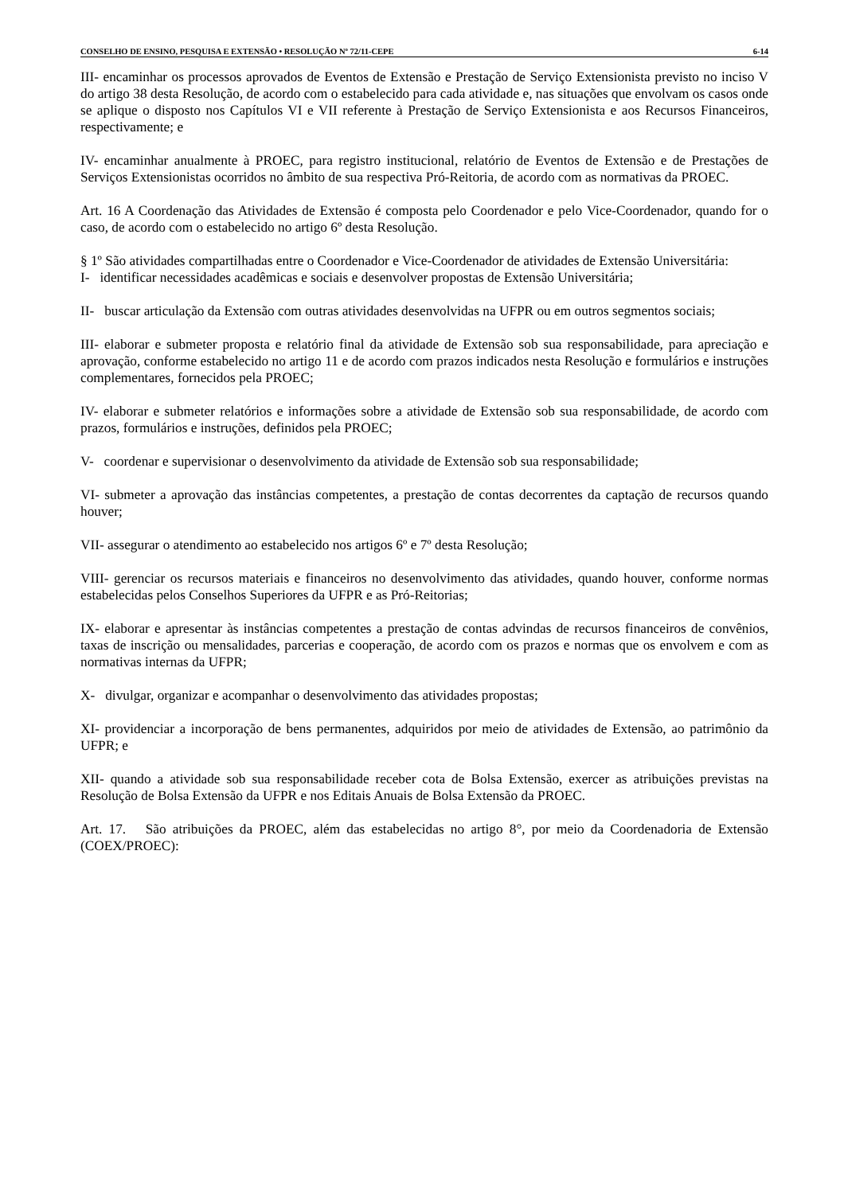CONSELHO DE ENSINO, PESQUISA E EXTENSÃO • RESOLUÇÃO Nº 72/11-CEPE 6-14
III- encaminhar os processos aprovados de Eventos de Extensão e Prestação de Serviço Extensionista previsto no inciso V do artigo 38 desta Resolução, de acordo com o estabelecido para cada atividade e, nas situações que envolvam os casos onde se aplique o disposto nos Capítulos VI e VII referente à Prestação de Serviço Extensionista e aos Recursos Financeiros, respectivamente; e
IV- encaminhar anualmente à PROEC, para registro institucional, relatório de Eventos de Extensão e de Prestações de Serviços Extensionistas ocorridos no âmbito de sua respectiva Pró-Reitoria, de acordo com as normativas da PROEC.
Art. 16 A Coordenação das Atividades de Extensão é composta pelo Coordenador e pelo Vice-Coordenador, quando for o caso, de acordo com o estabelecido no artigo 6º desta Resolução.
§ 1º São atividades compartilhadas entre o Coordenador e Vice-Coordenador de atividades de Extensão Universitária:
I- identificar necessidades acadêmicas e sociais e desenvolver propostas de Extensão Universitária;
II- buscar articulação da Extensão com outras atividades desenvolvidas na UFPR ou em outros segmentos sociais;
III- elaborar e submeter proposta e relatório final da atividade de Extensão sob sua responsabilidade, para apreciação e aprovação, conforme estabelecido no artigo 11 e de acordo com prazos indicados nesta Resolução e formulários e instruções complementares, fornecidos pela PROEC;
IV- elaborar e submeter relatórios e informações sobre a atividade de Extensão sob sua responsabilidade, de acordo com prazos, formulários e instruções, definidos pela PROEC;
V- coordenar e supervisionar o desenvolvimento da atividade de Extensão sob sua responsabilidade;
VI- submeter a aprovação das instâncias competentes, a prestação de contas decorrentes da captação de recursos quando houver;
VII- assegurar o atendimento ao estabelecido nos artigos 6º e 7º desta Resolução;
VIII- gerenciar os recursos materiais e financeiros no desenvolvimento das atividades, quando houver, conforme normas estabelecidas pelos Conselhos Superiores da UFPR e as Pró-Reitorias;
IX- elaborar e apresentar às instâncias competentes a prestação de contas advindas de recursos financeiros de convênios, taxas de inscrição ou mensalidades, parcerias e cooperação, de acordo com os prazos e normas que os envolvem e com as normativas internas da UFPR;
X- divulgar, organizar e acompanhar o desenvolvimento das atividades propostas;
XI- providenciar a incorporação de bens permanentes, adquiridos por meio de atividades de Extensão, ao patrimônio da UFPR; e
XII- quando a atividade sob sua responsabilidade receber cota de Bolsa Extensão, exercer as atribuições previstas na Resolução de Bolsa Extensão da UFPR e nos Editais Anuais de Bolsa Extensão da PROEC.
Art. 17. São atribuições da PROEC, além das estabelecidas no artigo 8°, por meio da Coordenadoria de Extensão (COEX/PROEC):